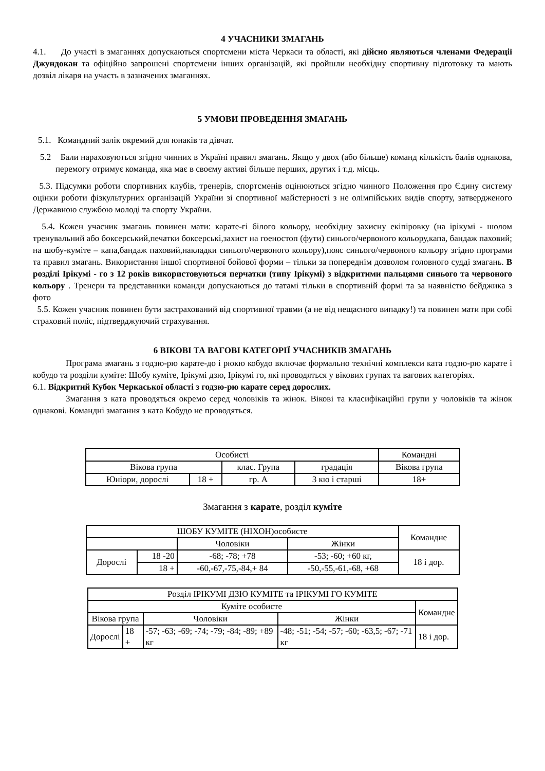4 УЧАСНИКИ ЗМАГАНЬ
4.1. До участі в змаганнях допускаються спортсмени міста Черкаси та області, які дійсно являються членами Федерації Джундокан та офіційно запрошені спортсмени інших організацій, які пройшли необхідну спортивну підготовку та мають дозвіл лікаря на участь в зазначених змаганнях.
5 УМОВИ ПРОВЕДЕННЯ ЗМАГАНЬ
5.1. Командний залік окремий для юнаків та дівчат.
5.2 Бали нараховуються згідно чинних в Україні правил змагань. Якщо у двох (або більше) команд кількість балів однакова, перемогу отримує команда, яка має в своєму активі більше перших, других і т.д. місць.
5.3. Підсумки роботи спортивних клубів, тренерів, спортсменів оцінюються згідно чинного Положення про Єдину систему оцінки роботи фізкультурних організацій України зі спортивної майстерності з не олімпійських видів спорту, затвердженого Державною службою молоді та спорту України.
5.4. Кожен учасник змагань повинен мати: карате-гі білого кольору, необхідну захисну екіпіровку (на ірікумі - шолом тренувальний або боксерський,печатки боксерські,захист на гоеностоп (фути) синього/червоного кольору,капа, бандаж паховий; на шобу-куміте – капа,бандаж паховий,накладки синього\червоного кольору),пояс синього/червоного кольору згідно програми та правил змагань. Використання іншої спортивної бойової форми – тільки за попереднім дозволом головного судді змагань. В розділі Ірікумі - го з 12 років використовуються перчатки (типу Ірікумі) з відкритими пальцями синього та червоного кольору . Тренери та представники команди допускаються до татамі тільки в спортивній формі та за наявністю бейджика з фото
5.5. Кожен учасник повинен бути застрахований від спортивної травми (а не від нещасного випадку!) та повинен мати при собі страховий поліс, підтверджуючий страхування.
6 ВІКОВІ ТА ВАГОВІ КАТЕГОРІЇ УЧАСНИКІВ ЗМАГАНЬ
Програма змагань з годзю-рю карате-до і рюкю кобудо включає формально технічні комплекси ката годзю-рю карате і кобудо та розділи куміте: Шобу куміте, Ірікумі дзю, Ірікумі го, які проводяться у вікових групах та вагових категоріях.
6.1. Відкритий Кубок Черкаської області з годзю-рю карате серед дорослих.
Змагання з ката проводяться окремо серед чоловіків та жінок. Вікові та класифікаційні групи у чоловіків та жінок однакові. Командні змагання з ката Кобудо не проводяться.
| Особисті | | | | Командні |
| Вікова група | | клас. Група | градація | Вікова група |
| Юніори, дорослі | 18 + | гр. А | 3 кю і старші | 18+ |
Змагання з карате, розділ куміте
| ШОБУ КУМІТЕ (НІХОН)особисте | | | | Командне |
| | | Чоловіки | Жінки | |
| Дорослі | 18 -20 | -68; -78; +78 | -53; -60; +60 кг, | 18 і дор. |
| | 18 + | -60,-67,-75,-84,+ 84 | -50,-55,-61,-68, +68 | |
| Розділ ІРІКУМІ ДЗЮ КУМІТЕ та ІРІКУМІ ГО КУМІТЕ | | | | |
| Куміте особисте | | | | Командне |
| Вікова група | | Чоловіки | Жінки | |
| Дорослі | 18 + | -57; -63; -69; -74; -79; -84; -89; +89 кг | -48; -51; -54; -57; -60; -63,5; -67; -71 кг | 18 і дор. |